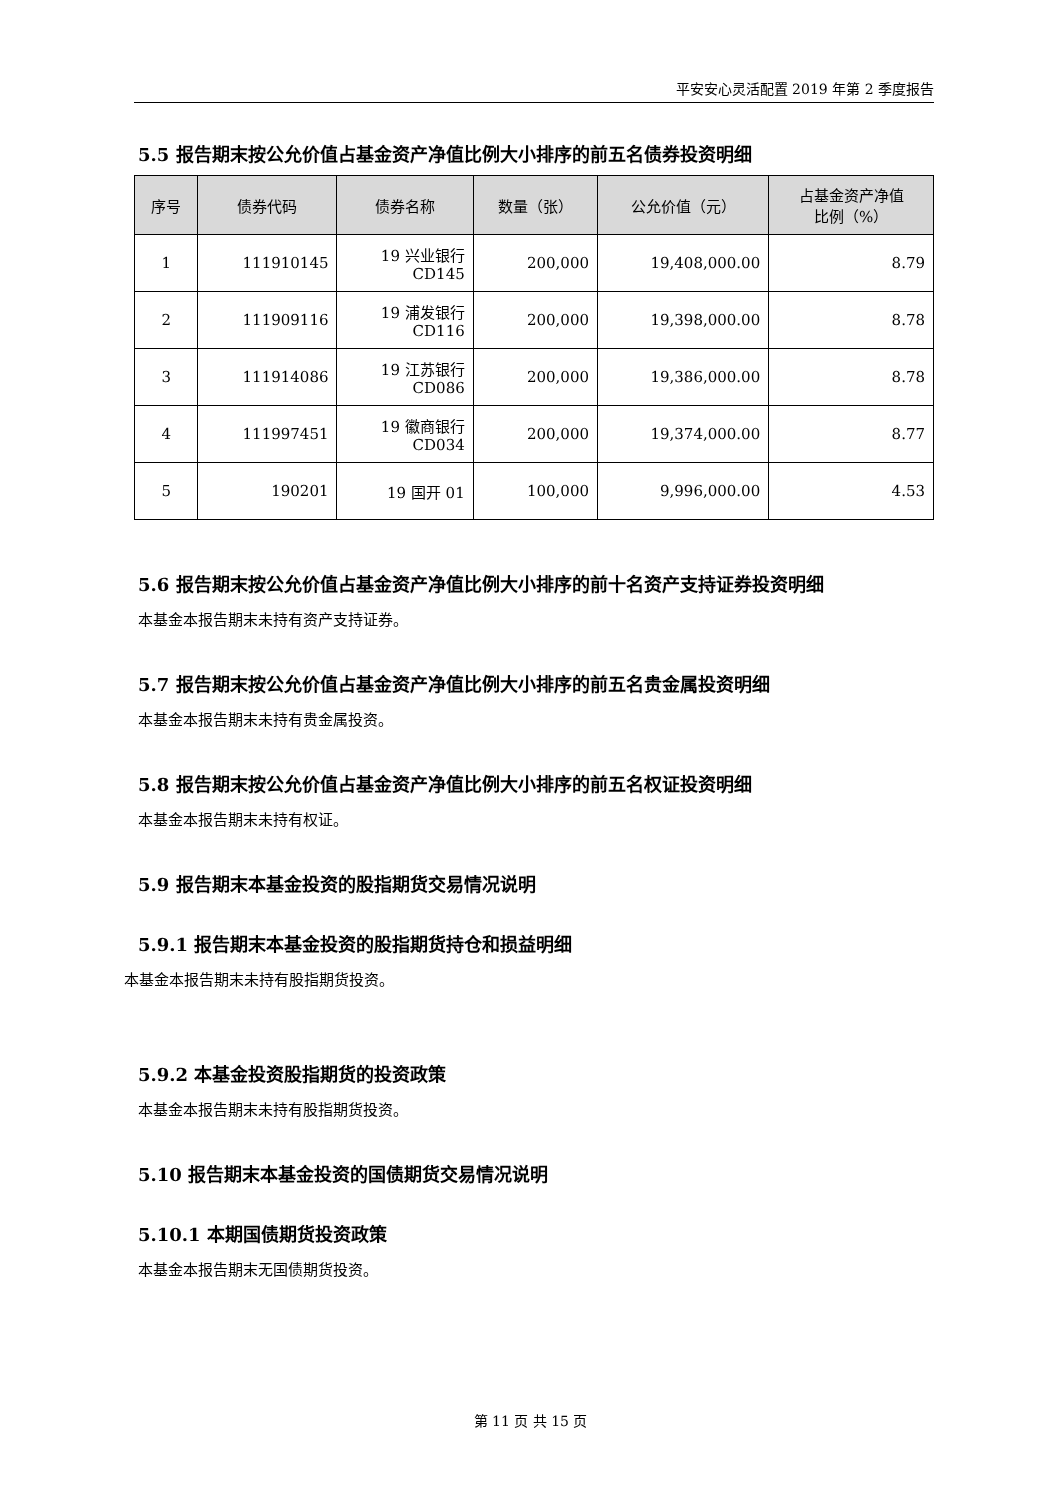平安安心灵活配置 2019 年第 2 季度报告
5.5 报告期末按公允价值占基金资产净值比例大小排序的前五名债券投资明细
| 序号 | 债券代码 | 债券名称 | 数量（张） | 公允价值（元） | 占基金资产净值 比例（%） |
| --- | --- | --- | --- | --- | --- |
| 1 | 111910145 | 19 兴业银行 CD145 | 200,000 | 19,408,000.00 | 8.79 |
| 2 | 111909116 | 19 浦发银行 CD116 | 200,000 | 19,398,000.00 | 8.78 |
| 3 | 111914086 | 19 江苏银行 CD086 | 200,000 | 19,386,000.00 | 8.78 |
| 4 | 111997451 | 19 徽商银行 CD034 | 200,000 | 19,374,000.00 | 8.77 |
| 5 | 190201 | 19 国开 01 | 100,000 | 9,996,000.00 | 4.53 |
5.6 报告期末按公允价值占基金资产净值比例大小排序的前十名资产支持证券投资明细
本基金本报告期末未持有资产支持证券。
5.7 报告期末按公允价值占基金资产净值比例大小排序的前五名贵金属投资明细
本基金本报告期末未持有贵金属投资。
5.8 报告期末按公允价值占基金资产净值比例大小排序的前五名权证投资明细
本基金本报告期末未持有权证。
5.9 报告期末本基金投资的股指期货交易情况说明
5.9.1 报告期末本基金投资的股指期货持仓和损益明细
本基金本报告期末未持有股指期货投资。
5.9.2 本基金投资股指期货的投资政策
本基金本报告期末未持有股指期货投资。
5.10 报告期末本基金投资的国债期货交易情况说明
5.10.1 本期国债期货投资政策
本基金本报告期末无国债期货投资。
第 11 页 共 15 页